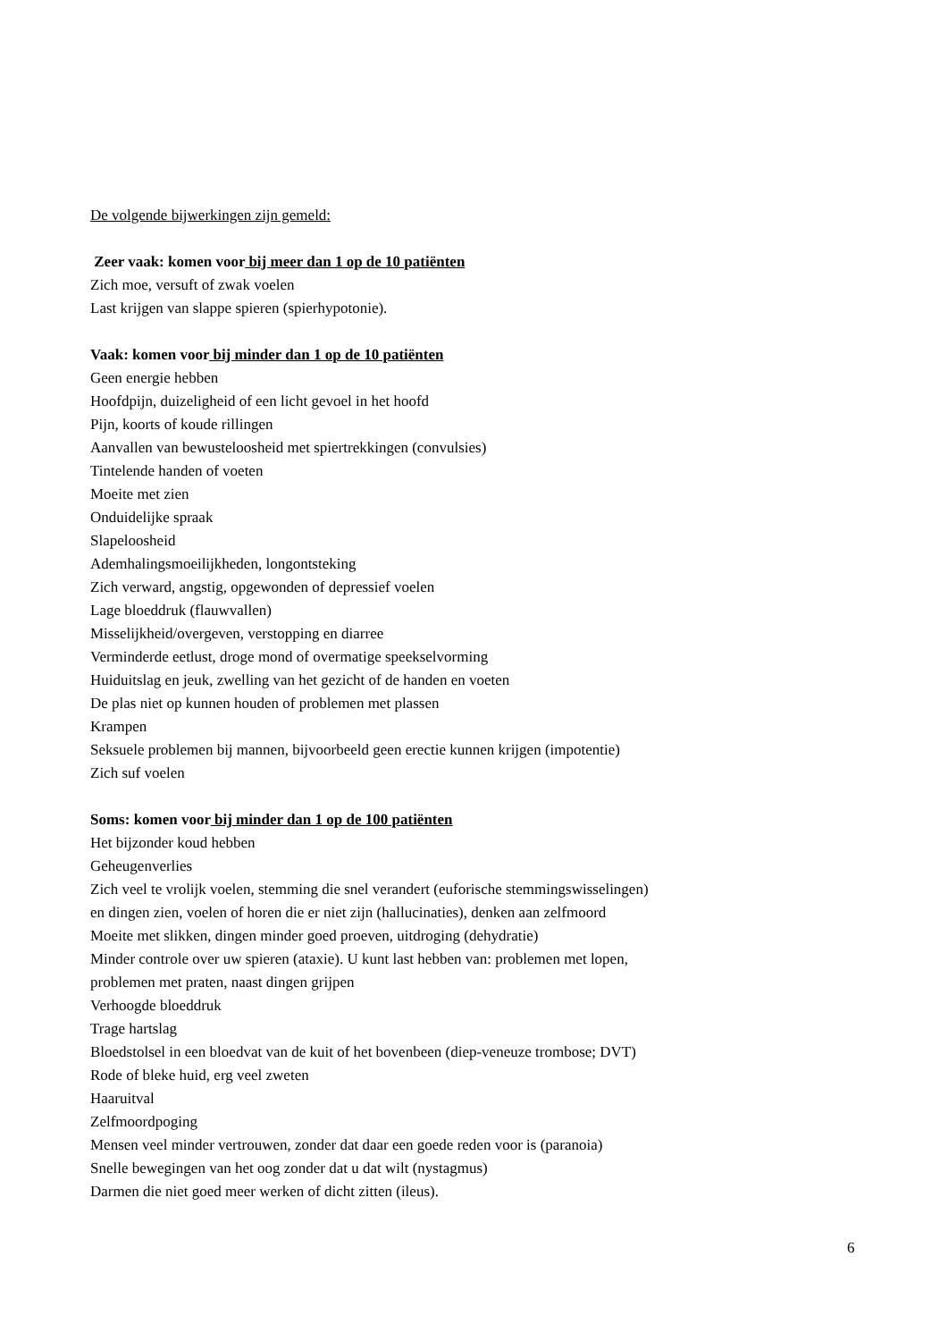De volgende bijwerkingen zijn gemeld:
Zeer vaak: komen voor bij meer dan 1 op de 10 patiënten
Zich moe, versuft of zwak voelen
Last krijgen van slappe spieren (spierhypotonie).
Vaak: komen voor bij minder dan 1 op de 10 patiënten
Geen energie hebben
Hoofdpijn, duizeligheid of een licht gevoel in het hoofd
Pijn, koorts of koude rillingen
Aanvallen van bewusteloosheid met spiertrekkingen (convulsies)
Tintelende handen of voeten
Moeite met zien
Onduidelijke spraak
Slapeloosheid
Ademhalingsmoeilijkheden, longontsteking
Zich verward, angstig, opgewonden of depressief voelen
Lage bloeddruk (flauwvallen)
Misselijkheid/overgeven, verstopping en diarree
Verminderde eetlust, droge mond of overmatige speekselvorming
Huiduitslag en jeuk, zwelling van het gezicht of de handen en voeten
De plas niet op kunnen houden of problemen met plassen
Krampen
Seksuele problemen bij mannen, bijvoorbeeld geen erectie kunnen krijgen (impotentie)
Zich suf voelen
Soms: komen voor bij minder dan 1 op de 100 patiënten
Het bijzonder koud hebben
Geheugenverlies
Zich veel te vrolijk voelen, stemming die snel verandert (euforische stemmingswisselingen)
en dingen zien, voelen of horen die er niet zijn (hallucinaties), denken aan zelfmoord
Moeite met slikken, dingen minder goed proeven, uitdroging (dehydratie)
Minder controle over uw spieren (ataxie). U kunt last hebben van: problemen met lopen,
problemen met praten, naast dingen grijpen
Verhoogde bloeddruk
Trage hartslag
Bloedstolsel in een bloedvat van de kuit of het bovenbeen (diep-veneuze trombose; DVT)
Rode of bleke huid, erg veel zweten
Haaruitval
Zelfmoordpoging
Mensen veel minder vertrouwen, zonder dat daar een goede reden voor is (paranoia)
Snelle bewegingen van het oog zonder dat u dat wilt (nystagmus)
Darmen die niet goed meer werken of dicht zitten (ileus).
6